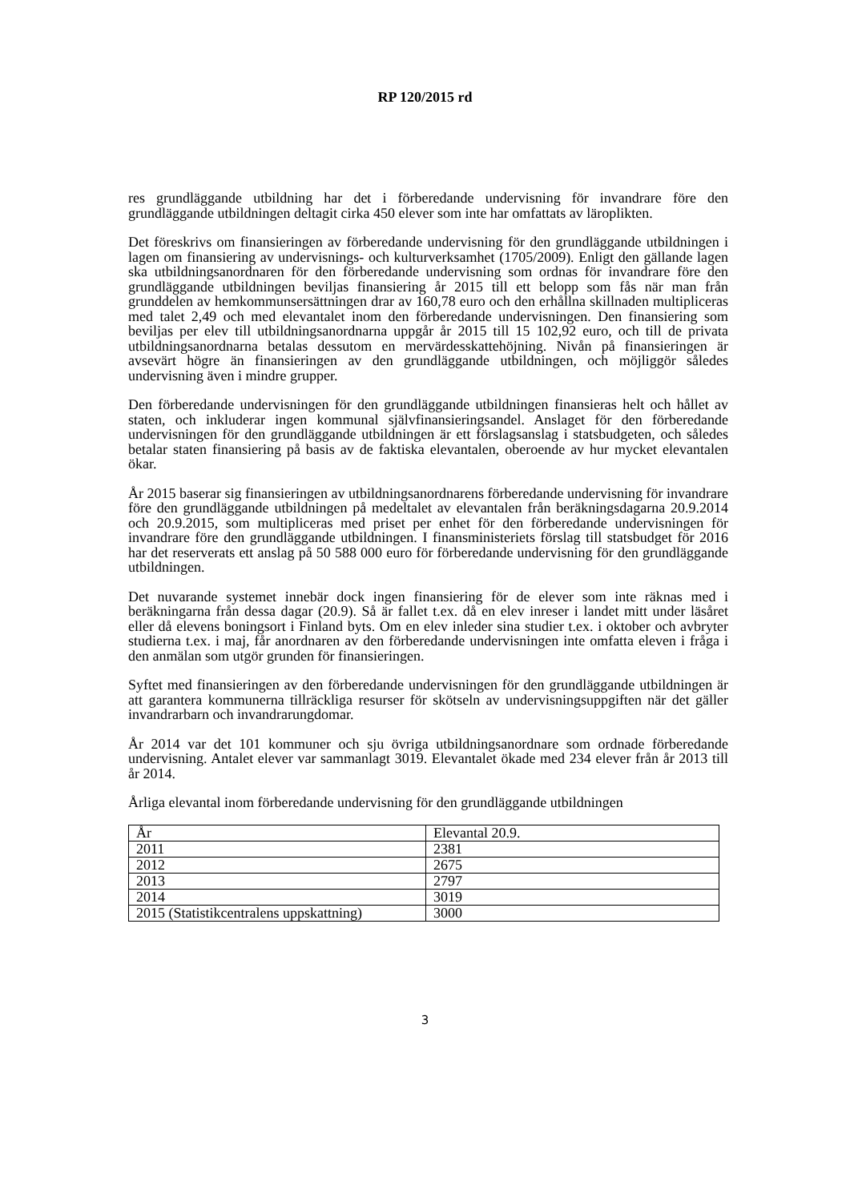RP 120/2015 rd
res grundläggande utbildning har det i förberedande undervisning för invandrare före den grundläggande utbildningen deltagit cirka 450 elever som inte har omfattats av läroplikten.
Det föreskrivs om finansieringen av förberedande undervisning för den grundläggande utbildningen i lagen om finansiering av undervisnings- och kulturverksamhet (1705/2009). Enligt den gällande lagen ska utbildningsanordnaren för den förberedande undervisning som ordnas för invandrare före den grundläggande utbildningen beviljas finansiering år 2015 till ett belopp som fås när man från grunddelen av hemkommunsersättningen drar av 160,78 euro och den erhållna skillnaden multipliceras med talet 2,49 och med elevantalet inom den förberedande undervisningen. Den finansiering som beviljas per elev till utbildningsanordnarna uppgår år 2015 till 15 102,92 euro, och till de privata utbildningsanordnarna betalas dessutom en mervärdesskattehöjning. Nivån på finansieringen är avsevärt högre än finansieringen av den grundläggande utbildningen, och möjliggör således undervisning även i mindre grupper.
Den förberedande undervisningen för den grundläggande utbildningen finansieras helt och hållet av staten, och inkluderar ingen kommunal självfinansieringsandel. Anslaget för den förberedande undervisningen för den grundläggande utbildningen är ett förslagsanslag i statsbudgeten, och således betalar staten finansiering på basis av de faktiska elevantalen, oberoende av hur mycket elevantalen ökar.
År 2015 baserar sig finansieringen av utbildningsanordnarens förberedande undervisning för invandrare före den grundläggande utbildningen på medeltalet av elevantalen från beräkningsdagarna 20.9.2014 och 20.9.2015, som multipliceras med priset per enhet för den förberedande undervisningen för invandrare före den grundläggande utbildningen. I finansministeriets förslag till statsbudget för 2016 har det reserverats ett anslag på 50 588 000 euro för förberedande undervisning för den grundläggande utbildningen.
Det nuvarande systemet innebär dock ingen finansiering för de elever som inte räknas med i beräkningarna från dessa dagar (20.9). Så är fallet t.ex. då en elev inreser i landet mitt under läsåret eller då elevens boningsort i Finland byts. Om en elev inleder sina studier t.ex. i oktober och avbryter studierna t.ex. i maj, får anordnaren av den förberedande undervisningen inte omfatta eleven i fråga i den anmälan som utgör grunden för finansieringen.
Syftet med finansieringen av den förberedande undervisningen för den grundläggande utbildningen är att garantera kommunerna tillräckliga resurser för skötseln av undervisningsuppgiften när det gäller invandrarbarn och invandrarungdomar.
År 2014 var det 101 kommuner och sju övriga utbildningsanordnare som ordnade förberedande undervisning. Antalet elever var sammanlagt 3019. Elevantalet ökade med 234 elever från år 2013 till år 2014.
Årliga elevantal inom förberedande undervisning för den grundläggande utbildningen
| År | Elevantal 20.9. |
| 2011 | 2381 |
| 2012 | 2675 |
| 2013 | 2797 |
| 2014 | 3019 |
| 2015 (Statistikcentralens uppskattning) | 3000 |
3